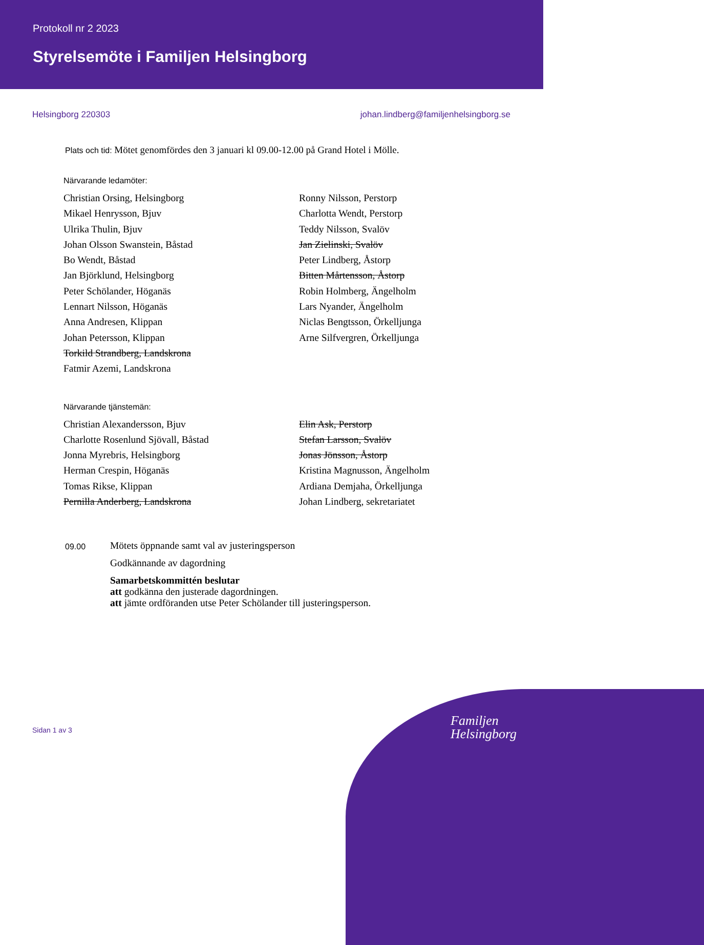Protokoll nr 2 2023
Styrelsemöte i Familjen Helsingborg
Helsingborg 220303 johan.lindberg@familjenhelsingborg.se
Plats och tid: Mötet genomfördes den 3 januari kl 09.00-12.00 på Grand Hotel i Mölle.
Närvarande ledamöter:
Christian Orsing, Helsingborg
Mikael Henrysson, Bjuv
Ulrika Thulin, Bjuv
Johan Olsson Swanstein, Båstad
Bo Wendt, Båstad
Jan Björklund, Helsingborg
Peter Schölander, Höganäs
Lennart Nilsson, Höganäs
Anna Andresen, Klippan
Johan Petersson, Klippan
Torkild Strandberg, Landskrona
Fatmir Azemi, Landskrona
Ronny Nilsson, Perstorp
Charlotta Wendt, Perstorp
Teddy Nilsson, Svalöv
Jan Zielinski, Svalöv
Peter Lindberg, Åstorp
Bitten Mårtensson, Åstorp
Robin Holmberg, Ängelholm
Lars Nyander, Ängelholm
Niclas Bengtsson, Örkelljunga
Arne Silfvergren, Örkelljunga
Närvarande tjänstemän:
Christian Alexandersson, Bjuv
Charlotte Rosenlund Sjövall, Båstad
Jonna Myrebris, Helsingborg
Herman Crespin, Höganäs
Tomas Rikse, Klippan
Pernilla Anderberg, Landskrona
Elin Ask, Perstorp
Stefan Larsson, Svalöv
Jonas Jönsson, Åstorp
Kristina Magnusson, Ängelholm
Ardiana Demjaha, Örkelljunga
Johan Lindberg, sekretariatet
09.00
Mötets öppnande samt val av justeringsperson
Godkännande av dagordning
Samarbetskommittén beslutar
att godkänna den justerade dagordningen.
att jämte ordföranden utse Peter Schölander till justeringsperson.
Sidan 1 av 3
Familjen
Helsingborg